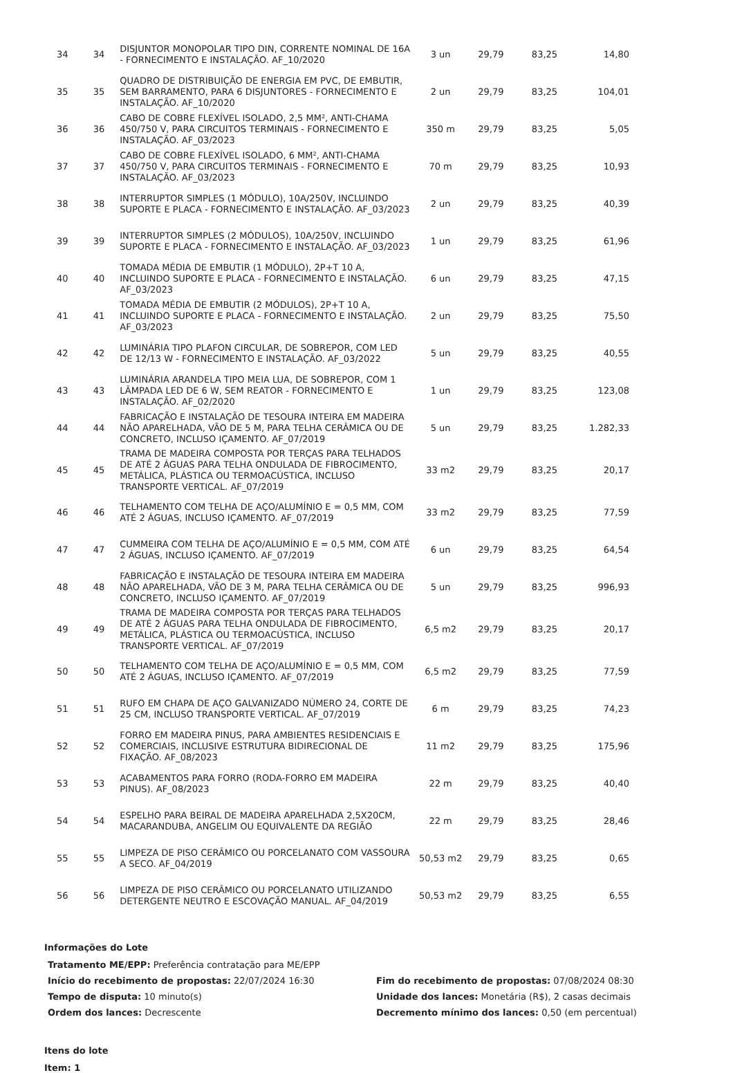| 34 | 34 | DISJUNTOR MONOPOLAR TIPO DIN, CORRENTE NOMINAL DE 16A - FORNECIMENTO E INSTALAÇÃO. AF_10/2020 | 3 un | 29,79 | 83,25 | 14,80 |
| 35 | 35 | QUADRO DE DISTRIBUIÇÃO DE ENERGIA EM PVC, DE EMBUTIR, SEM BARRAMENTO, PARA 6 DISJUNTORES - FORNECIMENTO E INSTALAÇÃO. AF_10/2020 | 2 un | 29,79 | 83,25 | 104,01 |
| 36 | 36 | CABO DE COBRE FLEXÍVEL ISOLADO, 2,5 MM², ANTI-CHAMA 450/750 V, PARA CIRCUITOS TERMINAIS - FORNECIMENTO E INSTALAÇÃO. AF_03/2023 | 350 m | 29,79 | 83,25 | 5,05 |
| 37 | 37 | CABO DE COBRE FLEXÍVEL ISOLADO, 6 MM², ANTI-CHAMA 450/750 V, PARA CIRCUITOS TERMINAIS - FORNECIMENTO E INSTALAÇÃO. AF_03/2023 | 70 m | 29,79 | 83,25 | 10,93 |
| 38 | 38 | INTERRUPTOR SIMPLES (1 MÓDULO), 10A/250V, INCLUINDO SUPORTE E PLACA - FORNECIMENTO E INSTALAÇÃO. AF_03/2023 | 2 un | 29,79 | 83,25 | 40,39 |
| 39 | 39 | INTERRUPTOR SIMPLES (2 MÓDULOS), 10A/250V, INCLUINDO SUPORTE E PLACA - FORNECIMENTO E INSTALAÇÃO. AF_03/2023 | 1 un | 29,79 | 83,25 | 61,96 |
| 40 | 40 | TOMADA MÉDIA DE EMBUTIR (1 MÓDULO), 2P+T 10 A, INCLUINDO SUPORTE E PLACA - FORNECIMENTO E INSTALAÇÃO. AF_03/2023 | 6 un | 29,79 | 83,25 | 47,15 |
| 41 | 41 | TOMADA MÉDIA DE EMBUTIR (2 MÓDULOS), 2P+T 10 A, INCLUINDO SUPORTE E PLACA - FORNECIMENTO E INSTALAÇÃO. AF_03/2023 | 2 un | 29,79 | 83,25 | 75,50 |
| 42 | 42 | LUMINÁRIA TIPO PLAFON CIRCULAR, DE SOBREPOR, COM LED DE 12/13 W - FORNECIMENTO E INSTALAÇÃO. AF_03/2022 | 5 un | 29,79 | 83,25 | 40,55 |
| 43 | 43 | LUMINÁRIA ARANDELA TIPO MEIA LUA, DE SOBREPOR, COM 1 LÂMPADA LED DE 6 W, SEM REATOR - FORNECIMENTO E INSTALAÇÃO. AF_02/2020 | 1 un | 29,79 | 83,25 | 123,08 |
| 44 | 44 | FABRICAÇÃO E INSTALAÇÃO DE TESOURA INTEIRA EM MADEIRA NÃO APARELHADA, VÃO DE 5 M, PARA TELHA CERÂMICA OU DE CONCRETO, INCLUSO IÇAMENTO. AF_07/2019 | 5 un | 29,79 | 83,25 | 1.282,33 |
| 45 | 45 | TRAMA DE MADEIRA COMPOSTA POR TERÇAS PARA TELHADOS DE ATÉ 2 ÁGUAS PARA TELHA ONDULADA DE FIBROCIMENTO, METÁLICA, PLÁSTICA OU TERMOACÚSTICA, INCLUSO TRANSPORTE VERTICAL. AF_07/2019 | 33 m2 | 29,79 | 83,25 | 20,17 |
| 46 | 46 | TELHAMENTO COM TELHA DE AÇO/ALUMÍNIO E = 0,5 MM, COM ATÉ 2 ÁGUAS, INCLUSO IÇAMENTO. AF_07/2019 | 33 m2 | 29,79 | 83,25 | 77,59 |
| 47 | 47 | CUMMEIRA COM TELHA DE AÇO/ALUMÍNIO E = 0,5 MM, COM ATÉ 2 ÁGUAS, INCLUSO IÇAMENTO. AF_07/2019 | 6 un | 29,79 | 83,25 | 64,54 |
| 48 | 48 | FABRICAÇÃO E INSTALAÇÃO DE TESOURA INTEIRA EM MADEIRA NÃO APARELHADA, VÃO DE 3 M, PARA TELHA CERÂMICA OU DE CONCRETO, INCLUSO IÇAMENTO. AF_07/2019 | 5 un | 29,79 | 83,25 | 996,93 |
| 49 | 49 | TRAMA DE MADEIRA COMPOSTA POR TERÇAS PARA TELHADOS DE ATÉ 2 ÁGUAS PARA TELHA ONDULADA DE FIBROCIMENTO, METÁLICA, PLÁSTICA OU TERMOACÚSTICA, INCLUSO TRANSPORTE VERTICAL. AF_07/2019 | 6,5 m2 | 29,79 | 83,25 | 20,17 |
| 50 | 50 | TELHAMENTO COM TELHA DE AÇO/ALUMÍNIO E = 0,5 MM, COM ATÉ 2 ÁGUAS, INCLUSO IÇAMENTO. AF_07/2019 | 6,5 m2 | 29,79 | 83,25 | 77,59 |
| 51 | 51 | RUFO EM CHAPA DE AÇO GALVANIZADO NÚMERO 24, CORTE DE 25 CM, INCLUSO TRANSPORTE VERTICAL. AF_07/2019 | 6 m | 29,79 | 83,25 | 74,23 |
| 52 | 52 | FORRO EM MADEIRA PINUS, PARA AMBIENTES RESIDENCIAIS E COMERCIAIS, INCLUSIVE ESTRUTURA BIDIRECIONAL DE FIXAÇÃO. AF_08/2023 | 11 m2 | 29,79 | 83,25 | 175,96 |
| 53 | 53 | ACABAMENTOS PARA FORRO (RODA-FORRO EM MADEIRA PINUS). AF_08/2023 | 22 m | 29,79 | 83,25 | 40,40 |
| 54 | 54 | ESPELHO PARA BEIRAL DE MADEIRA APARELHADA 2,5X20CM, MACARANDUBA, ANGELIM OU EQUIVALENTE DA REGIÃO | 22 m | 29,79 | 83,25 | 28,46 |
| 55 | 55 | LIMPEZA DE PISO CERÂMICO OU PORCELANATO COM VASSOURA A SECO. AF_04/2019 | 50,53 m2 | 29,79 | 83,25 | 0,65 |
| 56 | 56 | LIMPEZA DE PISO CERÂMICO OU PORCELANATO UTILIZANDO DETERGENTE NEUTRO E ESCOVAÇÃO MANUAL. AF_04/2019 | 50,53 m2 | 29,79 | 83,25 | 6,55 |
Informações do Lote
Tratamento ME/EPP: Preferência contratação para ME/EPP
Início do recebimento de propostas: 22/07/2024 16:30
Fim do recebimento de propostas: 07/08/2024 08:30
Tempo de disputa: 10 minuto(s)
Unidade dos lances: Monetária (R$), 2 casas decimais
Ordem dos lances: Decrescente
Decremento mínimo dos lances: 0,50 (em percentual)
Itens do lote
Item: 1